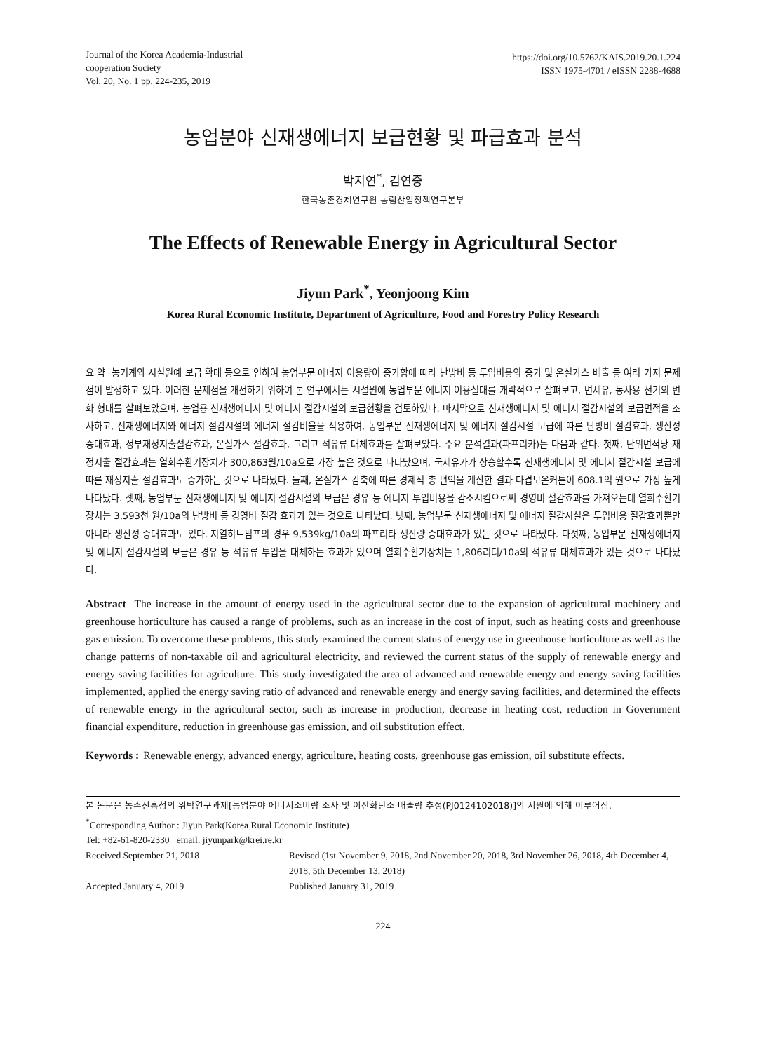Journal of the Korea Academia-Industrial
cooperation Society
Vol. 20, No. 1 pp. 224-235, 2019
https://doi.org/10.5762/KAIS.2019.20.1.224
ISSN 1975-4701 / eISSN 2288-4688
농업분야 신재생에너지 보급현황 및 파급효과 분석
박지연<sup>*</sup>, 김연중
한국농촌경제연구원 농림산업정책연구본부
The Effects of Renewable Energy in Agricultural Sector
Jiyun Park<sup>*</sup>, Yeonjoong Kim
Korea Rural Economic Institute, Department of Agriculture, Food and Forestry Policy Research
요 약 농기계와 시설원예 보급 확대 등으로 인하여 농업부문 에너지 이용량이 증가함에 따라 난방비 등 투입비용의 증가 및 온실가스 배출 등 여러 가지 문제점이 발생하고 있다. 이러한 문제점을 개선하기 위하여 본 연구에서는 시설원예 농업부문 에너지 이용실태를 개략적으로 살펴보고, 면세유, 농사용 전기의 변화 형태를 살펴보았으며, 농업용 신재생에너지 및 에너지 절감시설의 보급현황을 검토하였다. 마지막으로 신재생에너지 및 에너지 절감시설의 보급면적을 조사하고, 신재생에너지와 에너지 절감시설의 에너지 절감비율을 적용하여, 농업부문 신재생에너지 및 에너지 절감시설 보급에 따른 난방비 절감효과, 생산성 증대효과, 정부재정지출절감효과, 온실가스 절감효과, 그리고 석유류 대체효과를 살펴보았다. 주요 분석결과(파프리카)는 다음과 같다. 첫째, 단위면적당 재정지출 절감효과는 열회수환기장치가 300,863원/10a으로 가장 높은 것으로 나타났으며, 국제유가가 상승할수록 신재생에너지 및 에너지 절감시설 보급에 따른 재정지출 절감효과도 증가하는 것으로 나타났다. 둘째, 온실가스 감축에 따른 경제적 총 편익을 계산한 결과 다겹보온커튼이 608.1억 원으로 가장 높게 나타났다. 셋째, 농업부문 신재생에너지 및 에너지 절감시설의 보급은 경유 등 에너지 투입비용을 감소시킴으로써 경영비 절감효과를 가져오는데 열회수환기장치는 3,593천 원/10a의 난방비 등 경영비 절감 효과가 있는 것으로 나타났다. 넷째, 농업부문 신재생에너지 및 에너지 절감시설은 투입비용 절감효과뿐만 아니라 생산성 증대효과도 있다. 지열히트펌프의 경우 9,539kg/10a의 파프리타 생산량 증대효과가 있는 것으로 나타났다. 다섯째, 농업부문 신재생에너지 및 에너지 절감시설의 보급은 경유 등 석유류 투입을 대체하는 효과가 있으며 열회수환기장치는 1,806리터/10a의 석유류 대체효과가 있는 것으로 나타났다.
Abstract The increase in the amount of energy used in the agricultural sector due to the expansion of agricultural machinery and greenhouse horticulture has caused a range of problems, such as an increase in the cost of input, such as heating costs and greenhouse gas emission. To overcome these problems, this study examined the current status of energy use in greenhouse horticulture as well as the change patterns of non-taxable oil and agricultural electricity, and reviewed the current status of the supply of renewable energy and energy saving facilities for agriculture. This study investigated the area of advanced and renewable energy and energy saving facilities implemented, applied the energy saving ratio of advanced and renewable energy and energy saving facilities, and determined the effects of renewable energy in the agricultural sector, such as increase in production, decrease in heating cost, reduction in Government financial expenditure, reduction in greenhouse gas emission, and oil substitution effect.
Keywords : Renewable energy, advanced energy, agriculture, heating costs, greenhouse gas emission, oil substitute effects.
본 논문은 농촌진흥청의 위탁연구과제[농업분야 에너지소비량 조사 및 이산화탄소 배출량 추정(PJ0124102018)]의 지원에 의해 이루어짐.
<sup>*</sup> Corresponding Author : Jiyun Park(Korea Rural Economic Institute)
Tel: +82-61-820-2330 email: jiyunpark@krei.re.kr
Received September 21, 2018 Revised (1st November 9, 2018, 2nd November 20, 2018, 3rd November 26, 2018, 4th December 4, 2018, 5th December 13, 2018)
Accepted January 4, 2019 Published January 31, 2019
224